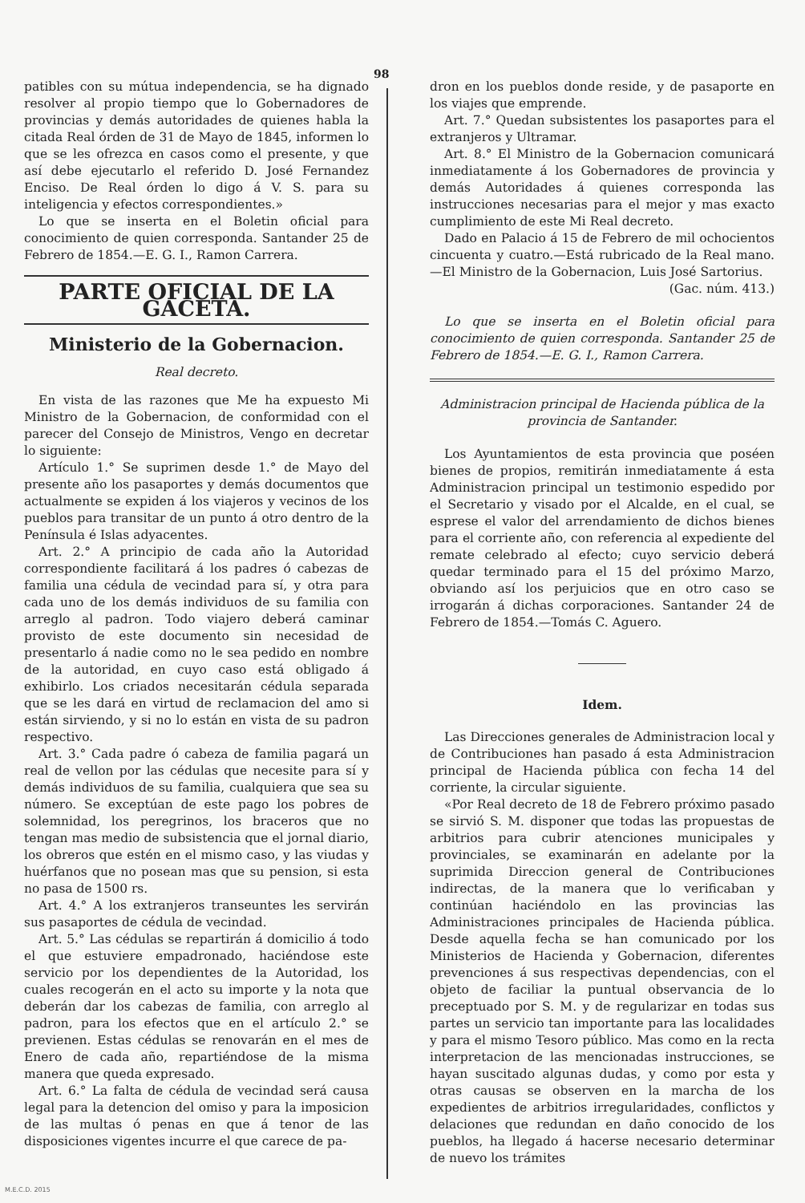98
patibles con su mútua independencia, se ha dignado resolver al propio tiempo que lo Gobernadores de provincias y demás autoridades de quienes habla la citada Real órden de 31 de Mayo de 1845, informen lo que se les ofrezca en casos como el presente, y que así debe ejecutarlo el referido D. José Fernandez Enciso. De Real órden lo digo á V. S. para su inteligencia y efectos correspondientes.»
Lo que se inserta en el Boletin oficial para conocimiento de quien corresponda. Santander 25 de Febrero de 1854.—E. G. I., Ramon Carrera.
PARTE OFICIAL DE LA GACETA.
Ministerio de la Gobernacion.
Real decreto.
En vista de las razones que Me ha expuesto Mi Ministro de la Gobernacion, de conformidad con el parecer del Consejo de Ministros, Vengo en decretar lo siguiente:
Artículo 1.° Se suprimen desde 1.° de Mayo del presente año los pasaportes y demás documentos que actualmente se expiden á los viajeros y vecinos de los pueblos para transitar de un punto á otro dentro de la Península é Islas adyacentes.
Art. 2.° A principio de cada año la Autoridad correspondiente facilitará á los padres ó cabezas de familia una cédula de vecindad para sí, y otra para cada uno de los demás individuos de su familia con arreglo al padron. Todo viajero deberá caminar provisto de este documento sin necesidad de presentarlo á nadie como no le sea pedido en nombre de la autoridad, en cuyo caso está obligado á exhibirlo. Los criados necesitarán cédula separada que se les dará en virtud de reclamacion del amo si están sirviendo, y si no lo están en vista de su padron respectivo.
Art. 3.° Cada padre ó cabeza de familia pagará un real de vellon por las cédulas que necesite para sí y demás individuos de su familia, cualquiera que sea su número. Se exceptúan de este pago los pobres de solemnidad, los peregrinos, los braceros que no tengan mas medio de subsistencia que el jornal diario, los obreros que estén en el mismo caso, y las viudas y huérfanos que no posean mas que su pension, si esta no pasa de 1500 rs.
Art. 4.° A los extranjeros transeuntes les servirán sus pasaportes de cédula de vecindad.
Art. 5.° Las cédulas se repartirán á domicilio á todo el que estuviere empadronado, haciéndose este servicio por los dependientes de la Autoridad, los cuales recogerán en el acto su importe y la nota que deberán dar los cabezas de familia, con arreglo al padron, para los efectos que en el artículo 2.° se previenen. Estas cédulas se renovarán en el mes de Enero de cada año, repartiéndose de la misma manera que queda expresado.
Art. 6.° La falta de cédula de vecindad será causa legal para la detencion del omiso y para la imposicion de las multas ó penas en que á tenor de las disposiciones vigentes incurre el que carece de pa-
dron en los pueblos donde reside, y de pasaporte en los viajes que emprende.
Art. 7.° Quedan subsistentes los pasaportes para el extranjeros y Ultramar.
Art. 8.° El Ministro de la Gobernacion comunicará inmediatamente á los Gobernadores de provincia y demás Autoridades á quienes corresponda las instrucciones necesarias para el mejor y mas exacto cumplimiento de este Mi Real decreto.
Dado en Palacio á 15 de Febrero de mil ochocientos cincuenta y cuatro.—Está rubricado de la Real mano.—El Ministro de la Gobernacion, Luis José Sartorius.
(Gac. núm. 413.)
Lo que se inserta en el Boletin oficial para conocimiento de quien corresponda. Santander 25 de Febrero de 1854.—E. G. I., Ramon Carrera.
Administracion principal de Hacienda pública de la provincia de Santander.
Los Ayuntamientos de esta provincia que poséen bienes de propios, remitirán inmediatamente á esta Administracion principal un testimonio espedido por el Secretario y visado por el Alcalde, en el cual, se esprese el valor del arrendamiento de dichos bienes para el corriente año, con referencia al expediente del remate celebrado al efecto; cuyo servicio deberá quedar terminado para el 15 del próximo Marzo, obviando así los perjuicios que en otro caso se irrogarán á dichas corporaciones. Santander 24 de Febrero de 1854.—Tomás C. Aguero.
Idem.
Las Direcciones generales de Administracion local y de Contribuciones han pasado á esta Administracion principal de Hacienda pública con fecha 14 del corriente, la circular siguiente.
«Por Real decreto de 18 de Febrero próximo pasado se sirvió S. M. disponer que todas las propuestas de arbitrios para cubrir atenciones municipales y provinciales, se examinarán en adelante por la suprimida Direccion general de Contribuciones indirectas, de la manera que lo verificaban y continúan haciéndolo en las provincias las Administraciones principales de Hacienda pública. Desde aquella fecha se han comunicado por los Ministerios de Hacienda y Gobernacion, diferentes prevenciones á sus respectivas dependencias, con el objeto de faciliar la puntual observancia de lo preceptuado por S. M. y de regularizar en todas sus partes un servicio tan importante para las localidades y para el mismo Tesoro público. Mas como en la recta interpretacion de las mencionadas instrucciones, se hayan suscitado algunas dudas, y como por esta y otras causas se observen en la marcha de los expedientes de arbitrios irregularidades, conflictos y delaciones que redundan en daño conocido de los pueblos, ha llegado á hacerse necesario determinar de nuevo los trámites
M.E.C.D. 2015